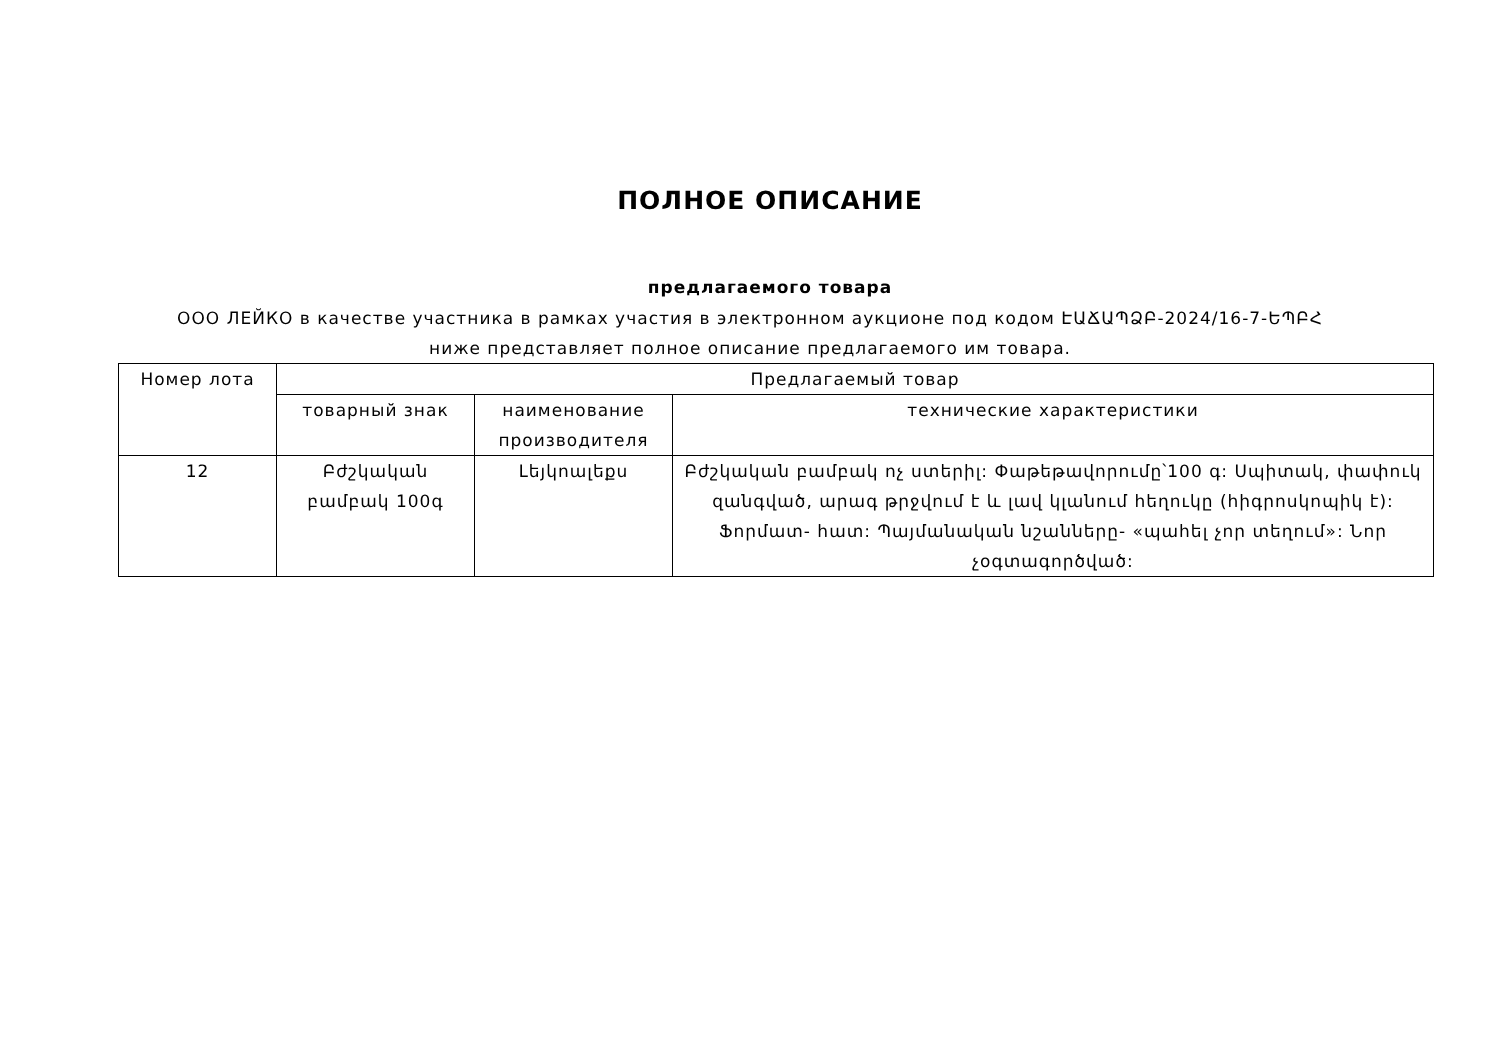ПОЛНОЕ ОПИСАНИЕ
предлагаемого товара
ООО ЛЕЙКО в качестве участника в рамках участия в электронном аукционе под кодом ԷԱՃԱՊՁԲ-2024/16-7-ԵՊԲՀ ниже представляет полное описание предлагаемого им товара.
| Номер лота | Предлагаемый товар | | |
| --- | --- | --- | --- |
| | товарный знак | наименование производителя | технические характеристики |
| 12 | Բժշկական բամբակ 100գ | Լեյկոալեքս | Բժշկական բամբակ ոչ ստերիլ: Փաթեթավորումը՝100 գ: Սպիտակ, փափուկ զանգված, արագ թրջվում է և լավ կլանում հեղուկը (հիգրոսկոպիկ է): Ֆորմատ- հատ: Պայմանական նշանները- «պահել չոր տեղում»: Նոր չօգտագործված: |